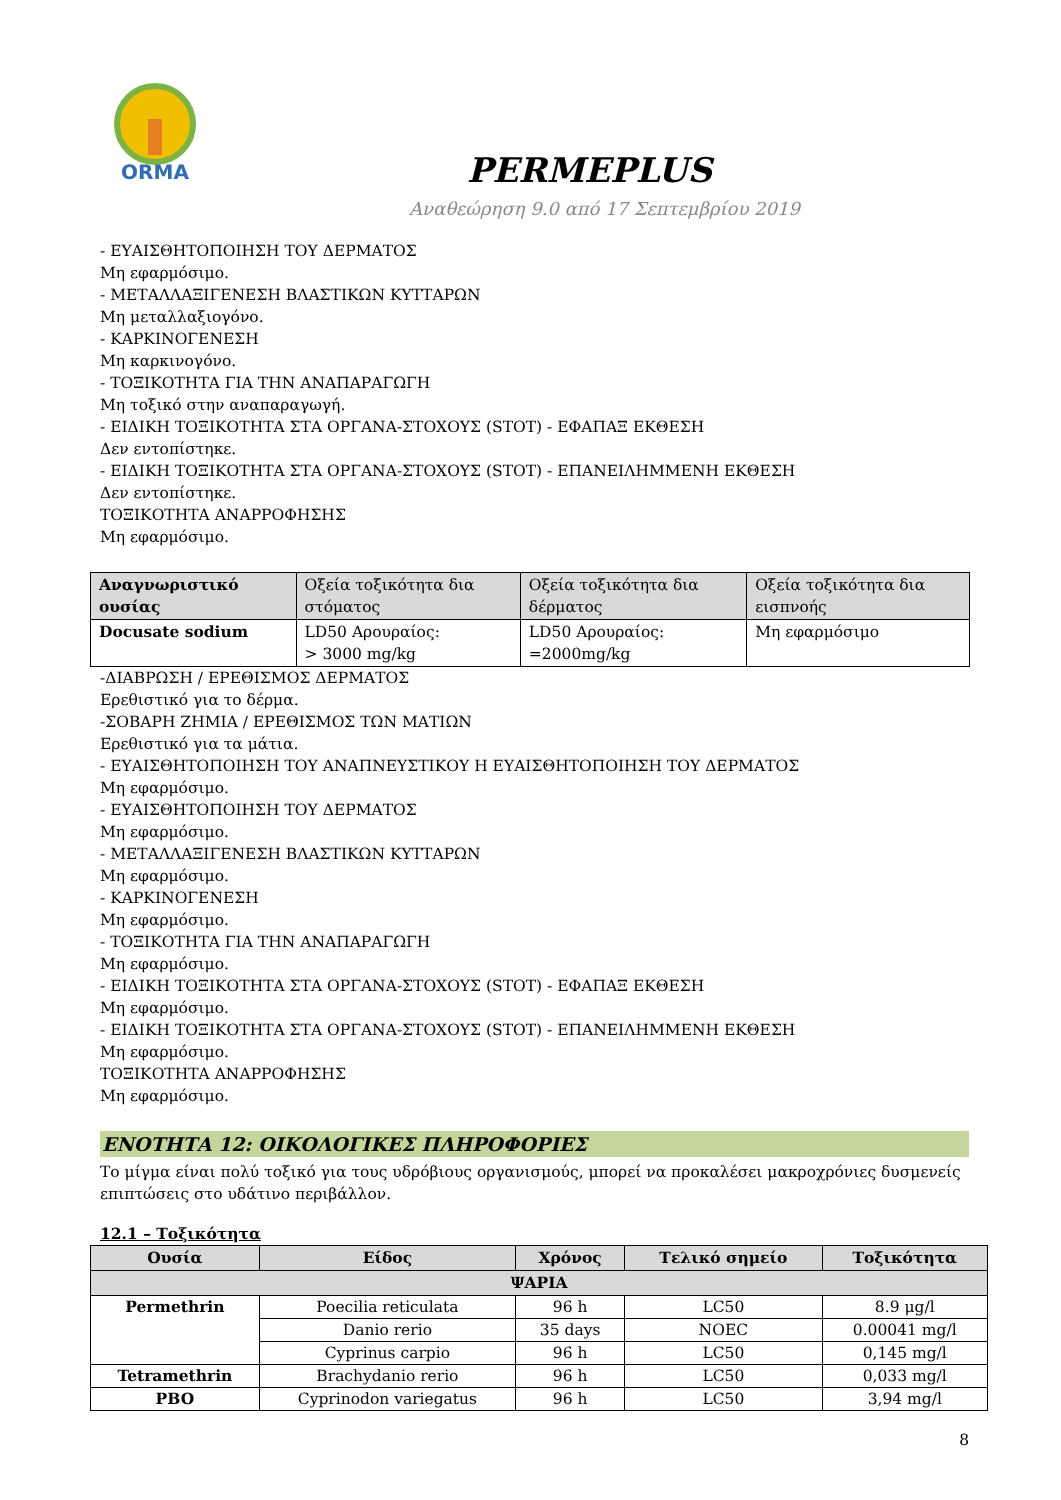ORMA
PERMEPLUS
Αναθεώρηση 9.0 από 17 Σεπτεμβρίου 2019
- ΕΥΑΙΣΘΗΤΟΠΟΙΗΣΗ ΤΟΥ ΔΕΡΜΑΤΟΣ
Μη εφαρμόσιμο.
- ΜΕΤΑΛΛΑΞΙΓΕΝΕΣΗ ΒΛΑΣΤΙΚΩΝ ΚΥΤΤΑΡΩΝ
Μη μεταλλαξιογόνο.
- ΚΑΡΚΙΝΟΓΕΝΕΣΗ
Μη καρκινογόνο.
- ΤΟΞΙΚΟΤΗΤΑ ΓΙΑ ΤΗΝ ΑΝΑΠΑΡΑΓΩΓΗ
Μη τοξικό στην αναπαραγωγή.
- ΕΙΔΙΚΗ ΤΟΞΙΚΟΤΗΤΑ ΣΤΑ ΟΡΓΑΝΑ-ΣΤΟΧΟΥΣ (STOT) - ΕΦΑΠΑΞ ΕΚΘΕΣΗ
Δεν εντοπίστηκε.
- ΕΙΔΙΚΗ ΤΟΞΙΚΟΤΗΤΑ ΣΤΑ ΟΡΓΑΝΑ-ΣΤΟΧΟΥΣ (STOT) - ΕΠΑΝΕΙΛΗΜΜΕΝΗ ΕΚΘΕΣΗ
Δεν εντοπίστηκε.
ΤΟΞΙΚΟΤΗΤΑ ΑΝΑΡΡΟΦΗΣΗΣ
Μη εφαρμόσιμο.
| Αναγνωριστικό ουσίας | Οξεία τοξικότητα δια στόματος | Οξεία τοξικότητα δια δέρματος | Οξεία τοξικότητα δια εισπνοής |
| --- | --- | --- | --- |
| Docusate sodium | LD50 Αρουραίος: > 3000 mg/kg | LD50 Αρουραίος: =2000mg/kg | Μη εφαρμόσιμο |
-ΔΙΑΒΡΩΣΗ / ΕΡΕΘΙΣΜΟΣ ΔΕΡΜΑΤΟΣ
Ερεθιστικό για το δέρμα.
-ΣΟΒΑΡΗ ΖΗΜΙΑ / ΕΡΕΘΙΣΜΟΣ ΤΩΝ ΜΑΤΙΩΝ
Ερεθιστικό για τα μάτια.
- ΕΥΑΙΣΘΗΤΟΠΟΙΗΣΗ ΤΟΥ ΑΝΑΠΝΕΥΣΤΙΚΟΥ Η ΕΥΑΙΣΘΗΤΟΠΟΙΗΣΗ ΤΟΥ ΔΕΡΜΑΤΟΣ
Μη εφαρμόσιμο.
- ΕΥΑΙΣΘΗΤΟΠΟΙΗΣΗ ΤΟΥ ΔΕΡΜΑΤΟΣ
Μη εφαρμόσιμο.
- ΜΕΤΑΛΛΑΞΙΓΕΝΕΣΗ ΒΛΑΣΤΙΚΩΝ ΚΥΤΤΑΡΩΝ
Μη εφαρμόσιμο.
- ΚΑΡΚΙΝΟΓΕΝΕΣΗ
Μη εφαρμόσιμο.
- ΤΟΞΙΚΟΤΗΤΑ ΓΙΑ ΤΗΝ ΑΝΑΠΑΡΑΓΩΓΗ
Μη εφαρμόσιμο.
- ΕΙΔΙΚΗ ΤΟΞΙΚΟΤΗΤΑ ΣΤΑ ΟΡΓΑΝΑ-ΣΤΟΧΟΥΣ (STOT) - ΕΦΑΠΑΞ ΕΚΘΕΣΗ
Μη εφαρμόσιμο.
- ΕΙΔΙΚΗ ΤΟΞΙΚΟΤΗΤΑ ΣΤΑ ΟΡΓΑΝΑ-ΣΤΟΧΟΥΣ (STOT) - ΕΠΑΝΕΙΛΗΜΜΕΝΗ ΕΚΘΕΣΗ
Μη εφαρμόσιμο.
ΤΟΞΙΚΟΤΗΤΑ ΑΝΑΡΡΟΦΗΣΗΣ
Μη εφαρμόσιμο.
ΕΝΟΤΗΤΑ 12: ΟΙΚΟΛΟΓΙΚΕΣ ΠΛΗΡΟΦΟΡΙΕΣ
Το μίγμα είναι πολύ τοξικό για τους υδρόβιους οργανισμούς, μπορεί να προκαλέσει μακροχρόνιες δυσμενείς επιπτώσεις στο υδάτινο περιβάλλον.
12.1 – Τοξικότητα
| Ουσία | Είδος | Χρόνος | Τελικό σημείο | Τοξικότητα |
| --- | --- | --- | --- | --- |
| ΨΑΡΙΑ | | | | |
| Permethrin | Poecilia reticulata | 96 h | LC50 | 8.9 μg/l |
| | Danio rerio | 35 days | NOEC | 0.00041 mg/l |
| | Cyprinus carpio | 96 h | LC50 | 0,145 mg/l |
| Tetramethrin | Brachydanio rerio | 96 h | LC50 | 0,033 mg/l |
| PBO | Cyprinodon variegatus | 96 h | LC50 | 3,94 mg/l |
8